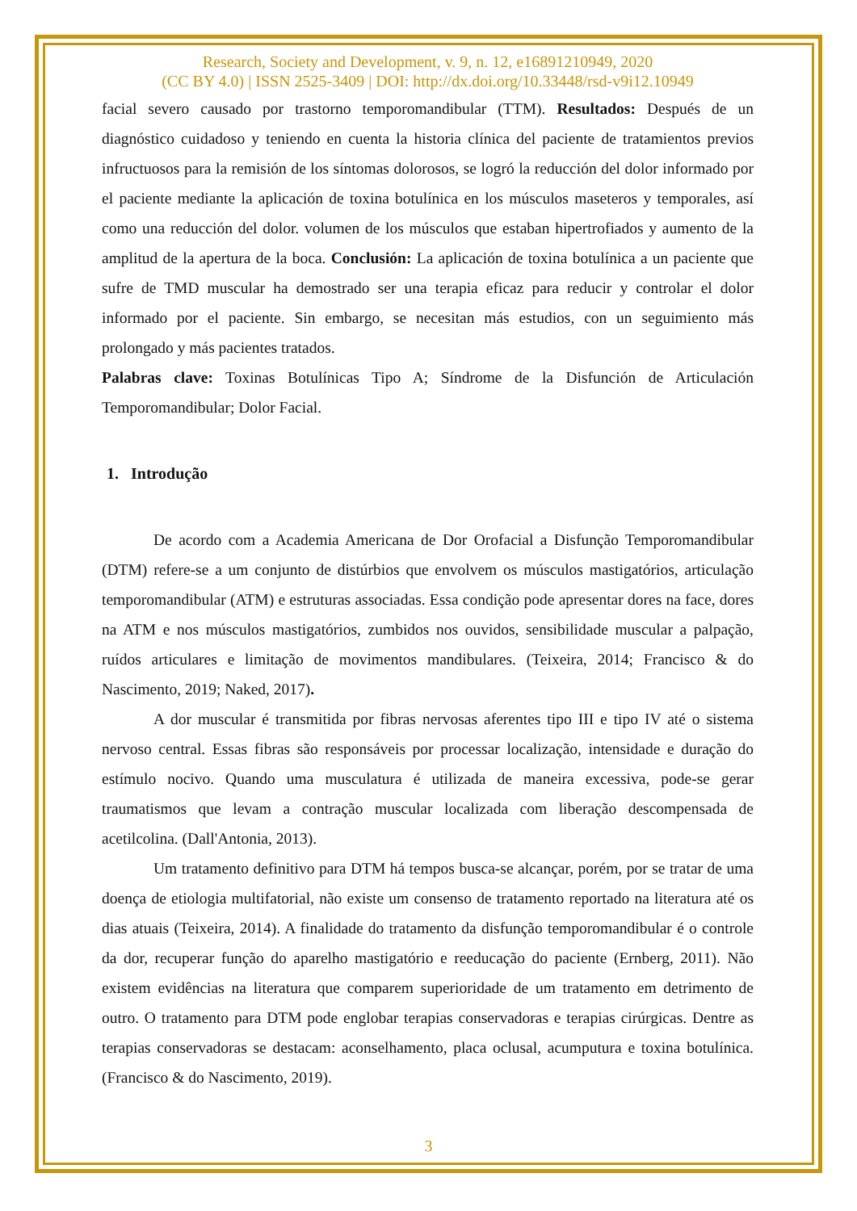Research, Society and Development, v. 9, n. 12, e16891210949, 2020
(CC BY 4.0) | ISSN 2525-3409 | DOI: http://dx.doi.org/10.33448/rsd-v9i12.10949
facial severo causado por trastorno temporomandibular (TTM). Resultados: Después de un diagnóstico cuidadoso y teniendo en cuenta la historia clínica del paciente de tratamientos previos infructuosos para la remisión de los síntomas dolorosos, se logró la reducción del dolor informado por el paciente mediante la aplicación de toxina botulínica en los músculos maseteros y temporales, así como una reducción del dolor. volumen de los músculos que estaban hipertrofiados y aumento de la amplitud de la apertura de la boca. Conclusión: La aplicación de toxina botulínica a un paciente que sufre de TMD muscular ha demostrado ser una terapia eficaz para reducir y controlar el dolor informado por el paciente. Sin embargo, se necesitan más estudios, con un seguimiento más prolongado y más pacientes tratados.
Palabras clave: Toxinas Botulínicas Tipo A; Síndrome de la Disfunción de Articulación Temporomandibular; Dolor Facial.
1. Introdução
De acordo com a Academia Americana de Dor Orofacial a Disfunção Temporomandibular (DTM) refere-se a um conjunto de distúrbios que envolvem os músculos mastigatórios, articulação temporomandibular (ATM) e estruturas associadas. Essa condição pode apresentar dores na face, dores na ATM e nos músculos mastigatórios, zumbidos nos ouvidos, sensibilidade muscular a palpação, ruídos articulares e limitação de movimentos mandibulares. (Teixeira, 2014; Francisco & do Nascimento, 2019; Naked, 2017).
A dor muscular é transmitida por fibras nervosas aferentes tipo III e tipo IV até o sistema nervoso central. Essas fibras são responsáveis por processar localização, intensidade e duração do estímulo nocivo. Quando uma musculatura é utilizada de maneira excessiva, pode-se gerar traumatismos que levam a contração muscular localizada com liberação descompensada de acetilcolina. (Dall'Antonia, 2013).
Um tratamento definitivo para DTM há tempos busca-se alcançar, porém, por se tratar de uma doença de etiologia multifatorial, não existe um consenso de tratamento reportado na literatura até os dias atuais (Teixeira, 2014). A finalidade do tratamento da disfunção temporomandibular é o controle da dor, recuperar função do aparelho mastigatório e reeducação do paciente (Ernberg, 2011). Não existem evidências na literatura que comparem superioridade de um tratamento em detrimento de outro. O tratamento para DTM pode englobar terapias conservadoras e terapias cirúrgicas. Dentre as terapias conservadoras se destacam: aconselhamento, placa oclusal, acumputura e toxina botulínica. (Francisco & do Nascimento, 2019).
3